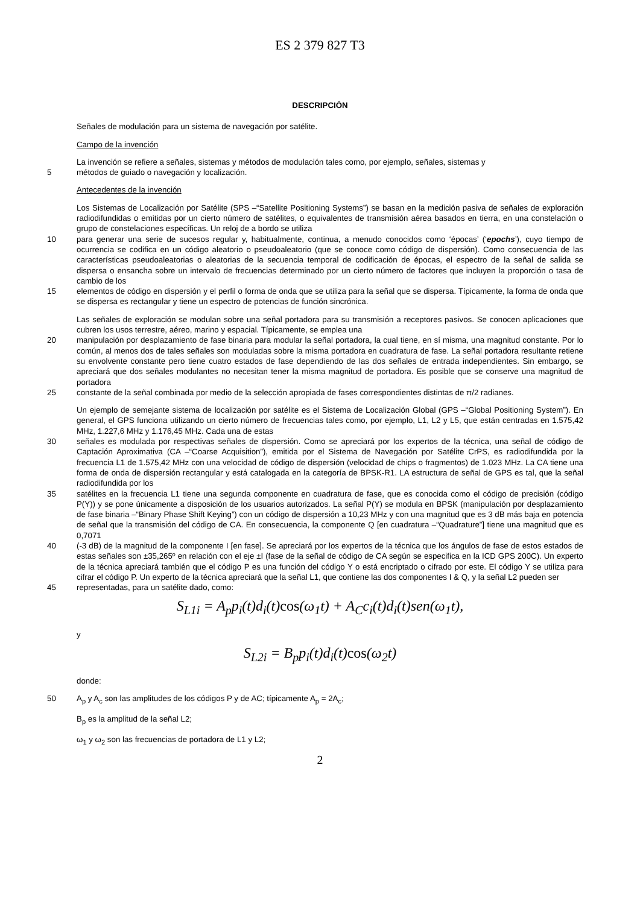ES 2 379 827 T3
DESCRIPCIÓN
Señales de modulación para un sistema de navegación por satélite.
Campo de la invención
La invención se refiere a señales, sistemas y métodos de modulación tales como, por ejemplo, señales, sistemas y
5 métodos de guiado o navegación y localización.
Antecedentes de la invención
Los Sistemas de Localización por Satélite (SPS –“Satellite Positioning Systems”) se basan en la medición pasiva de señales de exploración radiodifundidas o emitidas por un cierto número de satélites, o equivalentes de transmisión aérea basados en tierra, en una constelación o grupo de constelaciones específicas. Un reloj de a bordo se utiliza
10 para generar una serie de sucesos regular y, habitualmente, continua, a menudo conocidos como ‘épocas’ (‘epochs’), cuyo tiempo de ocurrencia se codifica en un código aleatorio o pseudoaleatorio (que se conoce como código de dispersión). Como consecuencia de las características pseudoaleatorias o aleatorias de la secuencia temporal de codificación de épocas, el espectro de la señal de salida se dispersa o ensancha sobre un intervalo de frecuencias determinado por un cierto número de factores que incluyen la proporción o tasa de cambio de los
15 elementos de código en dispersión y el perfil o forma de onda que se utiliza para la señal que se dispersa. Típicamente, la forma de onda que se dispersa es rectangular y tiene un espectro de potencias de función sincrónica.
Las señales de exploración se modulan sobre una señal portadora para su transmisión a receptores pasivos. Se conocen aplicaciones que cubren los usos terrestre, aéreo, marino y espacial. Típicamente, se emplea una
20 manipulación por desplazamiento de fase binaria para modular la señal portadora, la cual tiene, en sí misma, una magnitud constante. Por lo común, al menos dos de tales señales son moduladas sobre la misma portadora en cuadratura de fase. La señal portadora resultante retiene su envolvente constante pero tiene cuatro estados de fase dependiendo de las dos señales de entrada independientes. Sin embargo, se apreciará que dos señales modulantes no necesitan tener la misma magnitud de portadora. Es posible que se conserve una magnitud de portadora
25 constante de la señal combinada por medio de la selección apropiada de fases correspondientes distintas de π/2 radianes.
Un ejemplo de semejante sistema de localización por satélite es el Sistema de Localización Global (GPS –“Global Positioning System”). En general, el GPS funciona utilizando un cierto número de frecuencias tales como, por ejemplo, L1, L2 y L5, que están centradas en 1.575,42 MHz, 1.227,6 MHz y 1.176,45 MHz. Cada una de estas
30 señales es modulada por respectivas señales de dispersión. Como se apreciará por los expertos de la técnica, una señal de código de Captación Aproximativa (CA –“Coarse Acquisition”), emitida por el Sistema de Navegación por Satélite CrPS, es radiodifundida por la frecuencia L1 de 1.575,42 MHz con una velocidad de código de dispersión (velocidad de chips o fragmentos) de 1.023 MHz. La CA tiene una forma de onda de dispersión rectangular y está catalogada en la categoría de BPSK-R1. LA estructura de señal de GPS es tal, que la señal radiodifundida por los
35 satélites en la frecuencia L1 tiene una segunda componente en cuadratura de fase, que es conocida como el código de precisión (código P(Y)) y se pone únicamente a disposición de los usuarios autorizados. La señal P(Y) se modula en BPSK (manipulación por desplazamiento de fase binaria –“Binary Phase Shift Keying”) con un código de dispersión a 10,23 MHz y con una magnitud que es 3 dB más baja en potencia de señal que la transmisión del código de CA. En consecuencia, la componente Q [en cuadratura –“Quadrature”] tiene una magnitud que es 0,7071
40 (-3 dB) de la magnitud de la componente I [en fase]. Se apreciará por los expertos de la técnica que los ángulos de fase de estos estados de estas señales son ±35,265º en relación con el eje ±I (fase de la señal de código de CA según se especifica en la ICD GPS 200C). Un experto de la técnica apreciará también que el código P es una función del código Y o está encriptado o cifrado por este. El código Y se utiliza para cifrar el código P. Un experto de la técnica apreciará que la señal L1, que contiene las dos componentes I & Q, y la señal L2 pueden ser
45 representadas, para un satélite dado, como:
S<sub>L1i</sub> = A<sub>p</sub>p<sub>i</sub>(t)d<sub>i</sub>(t)cos(ω<sub>1</sub>t) + A<sub>C</sub>c<sub>i</sub>(t)d<sub>i</sub>(t)sen(ω<sub>1</sub>t),
y
S<sub>L2i</sub> = B<sub>p</sub>p<sub>i</sub>(t)d<sub>i</sub>(t)cos(ω<sub>2</sub>t)
donde:
50 A<sub>p</sub> y A<sub>c</sub> son las amplitudes de los códigos P y de AC; típicamente A<sub>p</sub> = 2A<sub>c</sub>;
B<sub>p</sub> es la amplitud de la señal L2;
ω<sub>1</sub> y ω<sub>2</sub> son las frecuencias de portadora de L1 y L2;
2